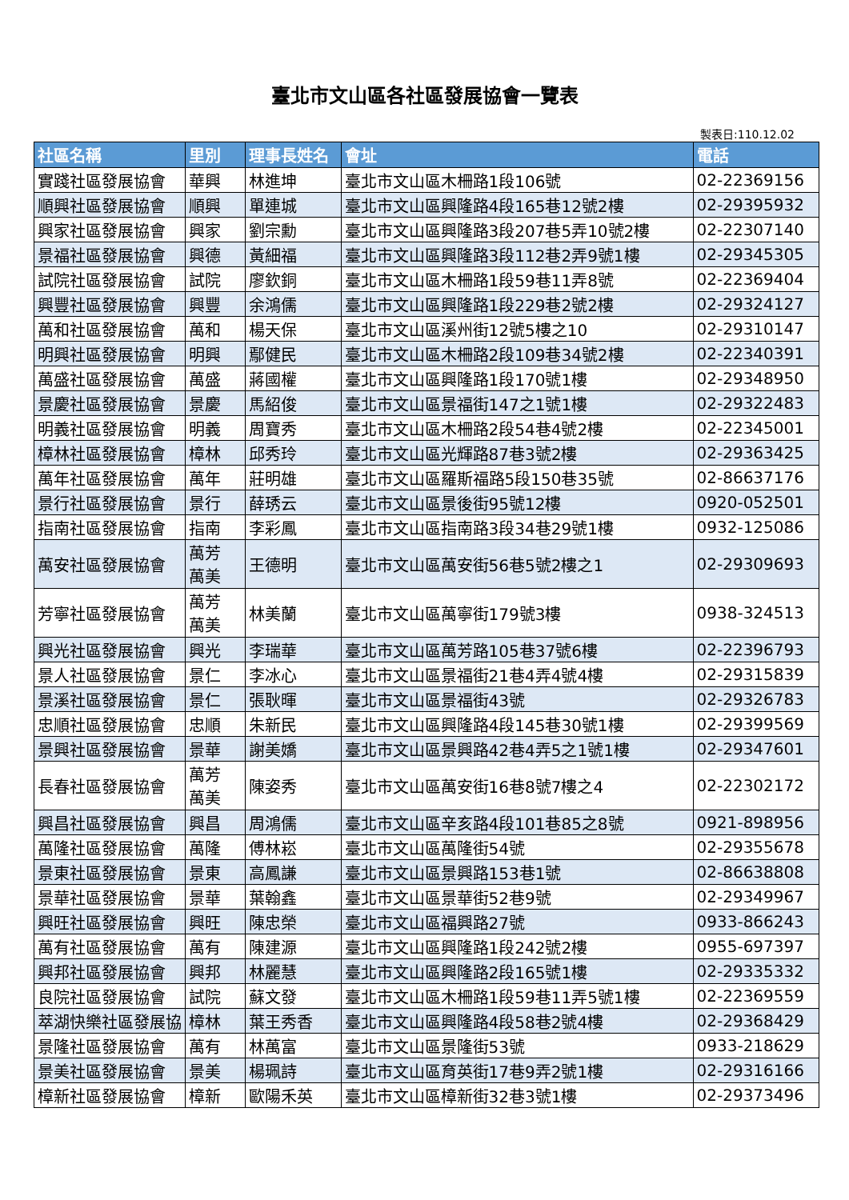臺北市文山區各社區發展協會一覽表
製表日:110.12.02
| 社區名稱 | 里別 | 理事長姓名 | 會址 | 電話 |
| --- | --- | --- | --- | --- |
| 實踐社區發展協會 | 華興 | 林進坤 | 臺北市文山區木柵路1段106號 | 02-22369156 |
| 順興社區發展協會 | 順興 | 單連城 | 臺北市文山區興隆路4段165巷12號2樓 | 02-29395932 |
| 興家社區發展協會 | 興家 | 劉宗勳 | 臺北市文山區興隆路3段207巷5弄10號2樓 | 02-22307140 |
| 景福社區發展協會 | 興德 | 黃細福 | 臺北市文山區興隆路3段112巷2弄9號1樓 | 02-29345305 |
| 試院社區發展協會 | 試院 | 廖欽銅 | 臺北市文山區木柵路1段59巷11弄8號 | 02-22369404 |
| 興豐社區發展協會 | 興豐 | 余鴻儒 | 臺北市文山區興隆路1段229巷2號2樓 | 02-29324127 |
| 萬和社區發展協會 | 萬和 | 楊天保 | 臺北市文山區溪州街12號5樓之10 | 02-29310147 |
| 明興社區發展協會 | 明興 | 鄢健民 | 臺北市文山區木柵路2段109巷34號2樓 | 02-22340391 |
| 萬盛社區發展協會 | 萬盛 | 蔣國權 | 臺北市文山區興隆路1段170號1樓 | 02-29348950 |
| 景慶社區發展協會 | 景慶 | 馬紹俊 | 臺北市文山區景福街147之1號1樓 | 02-29322483 |
| 明義社區發展協會 | 明義 | 周寶秀 | 臺北市文山區木柵路2段54巷4號2樓 | 02-22345001 |
| 樟林社區發展協會 | 樟林 | 邱秀玲 | 臺北市文山區光輝路87巷3號2樓 | 02-29363425 |
| 萬年社區發展協會 | 萬年 | 莊明雄 | 臺北市文山區羅斯福路5段150巷35號 | 02-86637176 |
| 景行社區發展協會 | 景行 | 薛琇云 | 臺北市文山區景後街95號12樓 | 0920-052501 |
| 指南社區發展協會 | 指南 | 李彩鳳 | 臺北市文山區指南路3段34巷29號1樓 | 0932-125086 |
| 萬安社區發展協會 | 萬芳 萬美 | 王德明 | 臺北市文山區萬安街56巷5號2樓之1 | 02-29309693 |
| 芳寧社區發展協會 | 萬芳 萬美 | 林美蘭 | 臺北市文山區萬寧街179號3樓 | 0938-324513 |
| 興光社區發展協會 | 興光 | 李瑞華 | 臺北市文山區萬芳路105巷37號6樓 | 02-22396793 |
| 景人社區發展協會 | 景仁 | 李冰心 | 臺北市文山區景福街21巷4弄4號4樓 | 02-29315839 |
| 景溪社區發展協會 | 景仁 | 張耿暉 | 臺北市文山區景福街43號 | 02-29326783 |
| 忠順社區發展協會 | 忠順 | 朱新民 | 臺北市文山區興隆路4段145巷30號1樓 | 02-29399569 |
| 景興社區發展協會 | 景華 | 謝美嬌 | 臺北市文山區景興路42巷4弄5之1號1樓 | 02-29347601 |
| 長春社區發展協會 | 萬芳 萬美 | 陳姿秀 | 臺北市文山區萬安街16巷8號7樓之4 | 02-22302172 |
| 興昌社區發展協會 | 興昌 | 周鴻儒 | 臺北市文山區辛亥路4段101巷85之8號 | 0921-898956 |
| 萬隆社區發展協會 | 萬隆 | 傅林崧 | 臺北市文山區萬隆街54號 | 02-29355678 |
| 景東社區發展協會 | 景東 | 高鳳謙 | 臺北市文山區景興路153巷1號 | 02-86638808 |
| 景華社區發展協會 | 景華 | 葉翰鑫 | 臺北市文山區景華街52巷9號 | 02-29349967 |
| 興旺社區發展協會 | 興旺 | 陳忠榮 | 臺北市文山區福興路27號 | 0933-866243 |
| 萬有社區發展協會 | 萬有 | 陳建源 | 臺北市文山區興隆路1段242號2樓 | 0955-697397 |
| 興邦社區發展協會 | 興邦 | 林麗慧 | 臺北市文山區興隆路2段165號1樓 | 02-29335332 |
| 良院社區發展協會 | 試院 | 蘇文發 | 臺北市文山區木柵路1段59巷11弄5號1樓 | 02-22369559 |
| 萃湖快樂社區發展協 | 樟林 | 葉王秀香 | 臺北市文山區興隆路4段58巷2號4樓 | 02-29368429 |
| 景隆社區發展協會 | 萬有 | 林萬富 | 臺北市文山區景隆街53號 | 0933-218629 |
| 景美社區發展協會 | 景美 | 楊珮詩 | 臺北市文山區育英街17巷9弄2號1樓 | 02-29316166 |
| 樟新社區發展協會 | 樟新 | 歐陽禾英 | 臺北市文山區樟新街32巷3號1樓 | 02-29373496 |